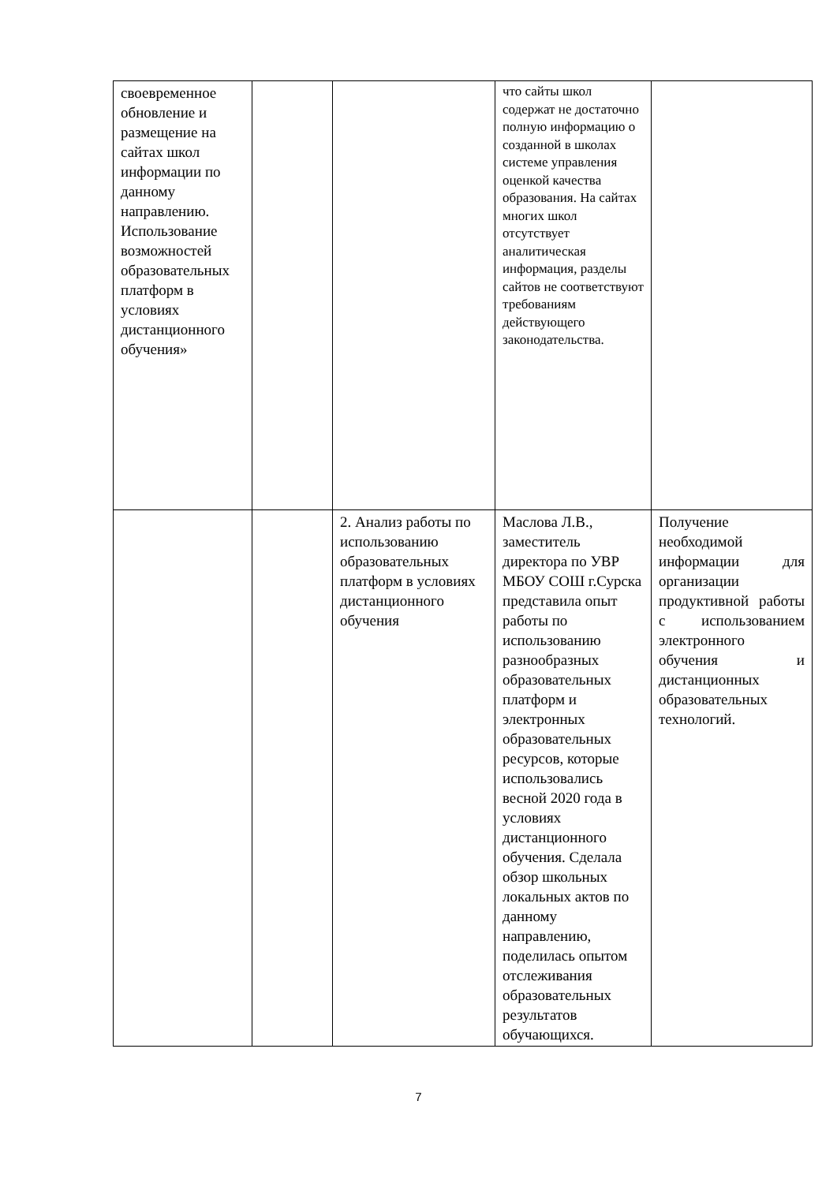| своевременное обновление и размещение на сайтах школ информации по данному направлению. Использование возможностей образовательных платформ в условиях дистанционного обучения» | | | что сайты школ содержат не достаточно полную информацию о созданной в школах системе управления оценкой качества образования. На сайтах многих школ отсутствует аналитическая информация, разделы сайтов не соответствуют требованиям действующего законодательства. | |
| | | 2. Анализ работы по использованию образовательных платформ в условиях дистанционного обучения | Маслова Л.В., заместитель директора по УВР МБОУ СОШ г.Сурска представила опыт работы по использованию разнообразных образовательных платформ и электронных образовательных ресурсов, которые использовались весной 2020 года в условиях дистанционного обучения. Сделала обзор школьных локальных актов по данному направлению, поделилась опытом отслеживания образовательных результатов обучающихся. | Получение необходимой информации для организации продуктивной работы с использованием электронного обучения и дистанционных образовательных технологий. |
7